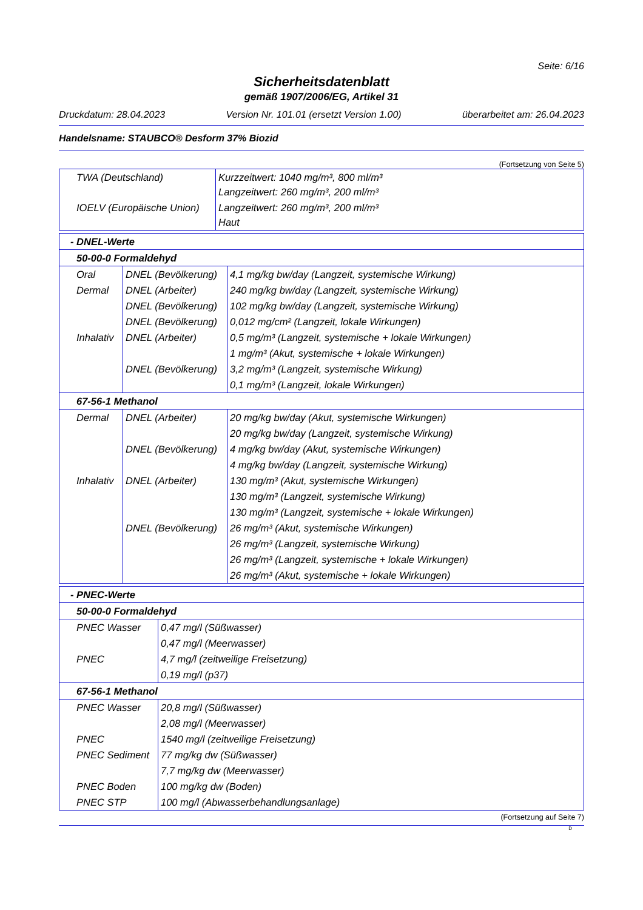Seite: 6/16
Sicherheitsdatenblatt
gemäß 1907/2006/EG, Artikel 31
Druckdatum: 28.04.2023 Version Nr. 101.01 (ersetzt Version 1.00) überarbeitet am: 26.04.2023
Handelsname: STAUBCO® Desform 37% Biozid
(Fortsetzung von Seite 5)
| TWA (Deutschland) | Kurzzeitwert: 1040 mg/m³, 800 ml/m³ Langzeitwert: 260 mg/m³, 200 ml/m³ |
| IOELV (Europäische Union) | Langzeitwert: 260 mg/m³, 200 ml/m³ Haut |
| - DNEL-Werte | | |
| 50-00-0 Formaldehyd | | |
| Oral | DNEL (Bevölkerung) | 4,1 mg/kg bw/day (Langzeit, systemische Wirkung) |
| Dermal | DNEL (Arbeiter) | 240 mg/kg bw/day (Langzeit, systemische Wirkung) |
| | DNEL (Bevölkerung) | 102 mg/kg bw/day (Langzeit, systemische Wirkung) |
| | DNEL (Bevölkerung) | 0,012 mg/cm² (Langzeit, lokale Wirkungen) |
| Inhalativ | DNEL (Arbeiter) | 0,5 mg/m³ (Langzeit, systemische + lokale Wirkungen) |
| | | 1 mg/m³ (Akut, systemische + lokale Wirkungen) |
| | DNEL (Bevölkerung) | 3,2 mg/m³ (Langzeit, systemische Wirkung) |
| | | 0,1 mg/m³ (Langzeit, lokale Wirkungen) |
| 67-56-1 Methanol | | |
| Dermal | DNEL (Arbeiter) | 20 mg/kg bw/day (Akut, systemische Wirkungen) |
| | | 20 mg/kg bw/day (Langzeit, systemische Wirkung) |
| | DNEL (Bevölkerung) | 4 mg/kg bw/day (Akut, systemische Wirkungen) |
| | | 4 mg/kg bw/day (Langzeit, systemische Wirkung) |
| Inhalativ | DNEL (Arbeiter) | 130 mg/m³ (Akut, systemische Wirkungen) |
| | | 130 mg/m³ (Langzeit, systemische Wirkung) |
| | | 130 mg/m³ (Langzeit, systemische + lokale Wirkungen) |
| | DNEL (Bevölkerung) | 26 mg/m³ (Akut, systemische Wirkungen) |
| | | 26 mg/m³ (Langzeit, systemische Wirkung) |
| | | 26 mg/m³ (Langzeit, systemische + lokale Wirkungen) |
| | | 26 mg/m³ (Akut, systemische + lokale Wirkungen) |
| - PNEC-Werte | |
| 50-00-0 Formaldehyd | |
| PNEC Wasser | 0,47 mg/l (Süßwasser) |
| | 0,47 mg/l (Meerwasser) |
| PNEC | 4,7 mg/l (zeitweilige Freisetzung) |
| | 0,19 mg/l (p37) |
| 67-56-1 Methanol | |
| PNEC Wasser | 20,8 mg/l (Süßwasser) |
| | 2,08 mg/l (Meerwasser) |
| PNEC | 1540 mg/l (zeitweilige Freisetzung) |
| PNEC Sediment | 77 mg/kg dw (Süßwasser) |
| | 7,7 mg/kg dw (Meerwasser) |
| PNEC Boden | 100 mg/kg dw (Boden) |
| PNEC STP | 100 mg/l (Abwasserbehandlungsanlage) |
(Fortsetzung auf Seite 7)
D